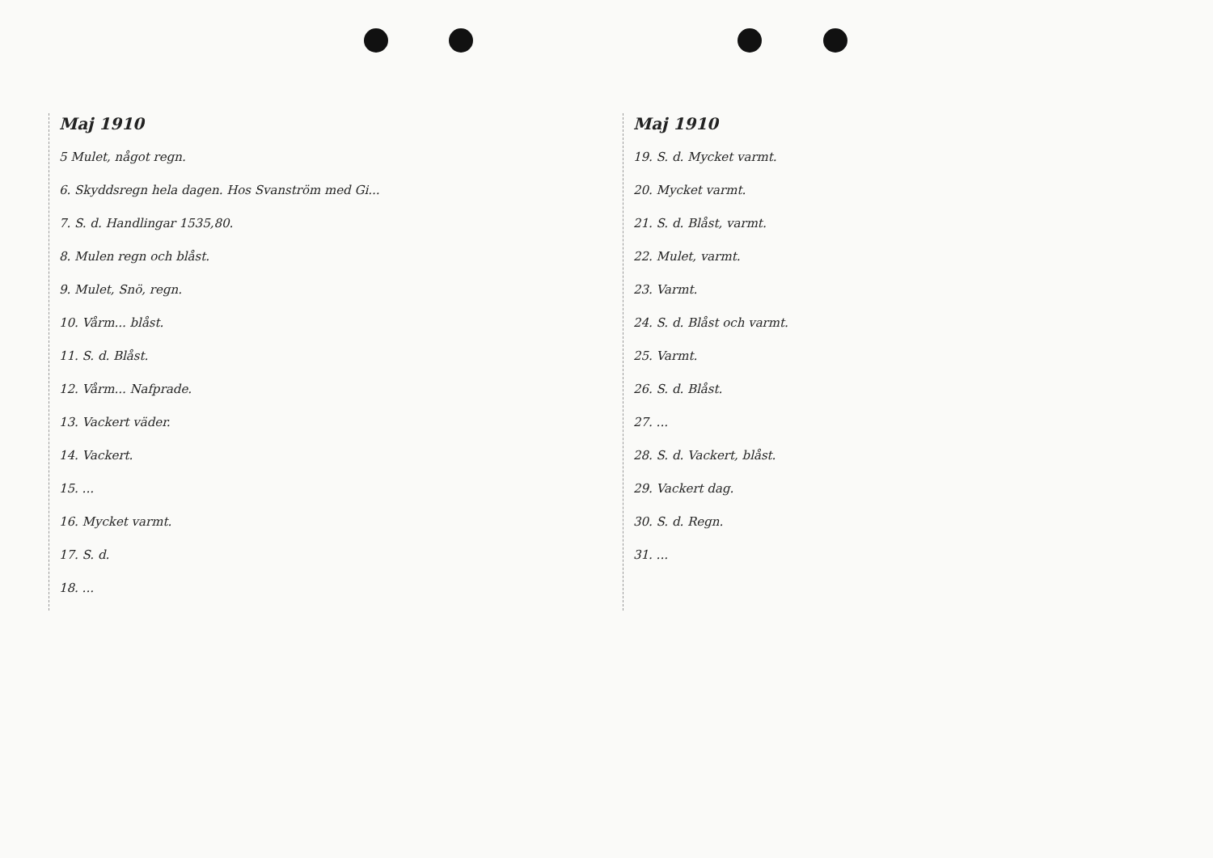Maj 1910
5 Mulet, något regn.
6. Skyddsregn hela dagen. Hos Svanström med Gi...
7. S. d. Handlingar 1535,80.
8. Mulen regn och blåst.
9. Mulet, Snö, regn.
10. Vårm... blåst.
11. S. d. Blåst.
12. Vårm... Nafprade.
13. Vackert väder.
14. Vackert.
15. ...
16. Mycket varmt.
17. S. d.
18. ...
Maj 1910
19. S. d. Mycket varmt.
20. Mycket varmt.
21. S. d. Blåst, varmt.
22. Mulet, varmt.
23. Varmt.
24. S. d. Blåst och varmt.
25. Varmt.
26. S. d. Blåst.
27. ...
28. S. d. Vackert, blåst.
29. Vackert dag.
30. S. d. Regn.
31. ...